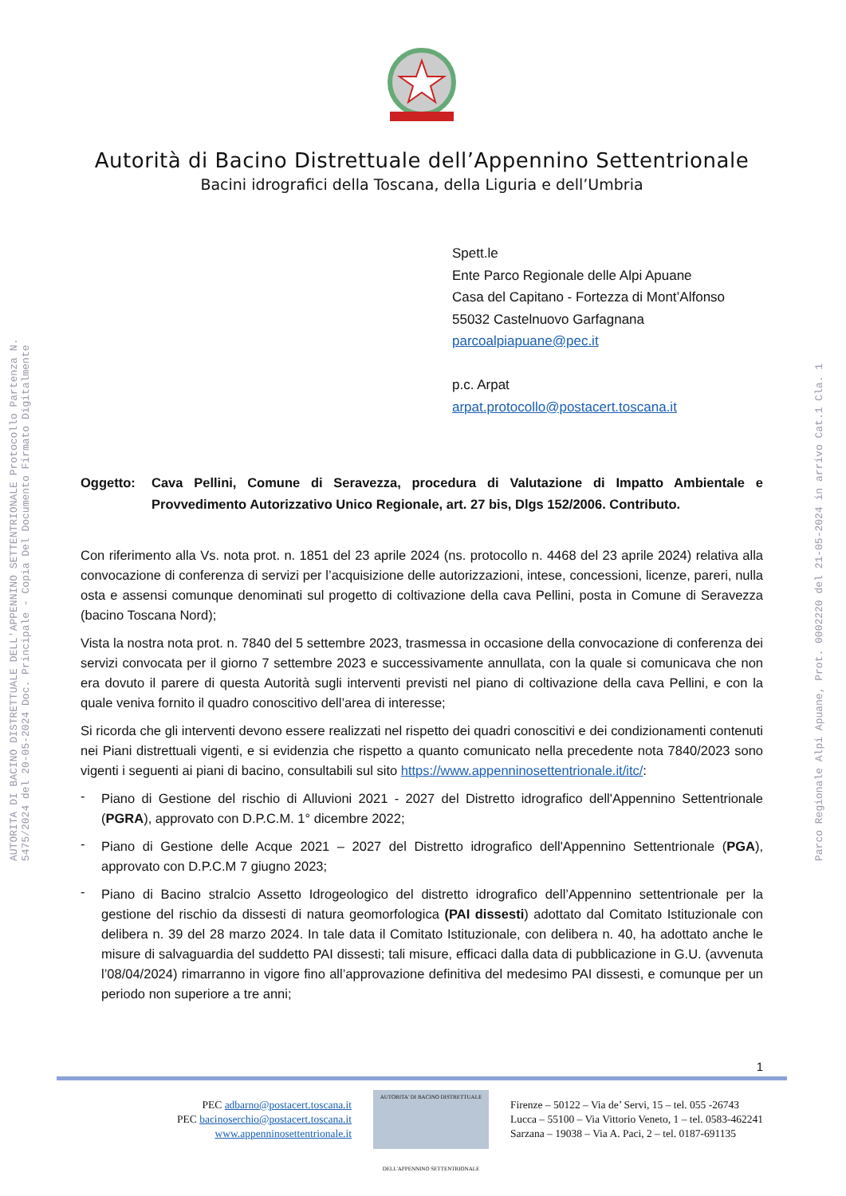AUTORITA DI BACINO DISTRETTUALE DELL'APPENNINO SETTENTRIONALE Protocollo Partenza N. 5475/2024 del 20-05-2024 Doc. Principale - Copia Del Documento Firmato Digitalmente
Parco Regionale Alpi Apuane, Prot. 0002220 del 21-05-2024 in arrivo Cat.1 Cla. 1
Autorità di Bacino Distrettuale dell’Appennino Settentrionale
Bacini idrografici della Toscana, della Liguria e dell’Umbria
Spett.le
Ente Parco Regionale delle Alpi Apuane
Casa del Capitano - Fortezza di Mont’Alfonso
55032 Castelnuovo Garfagnana
parcoalpiapuane@pec.it
p.c. Arpat
arpat.protocollo@postacert.toscana.it
Oggetto: Cava Pellini, Comune di Seravezza, procedura di Valutazione di Impatto Ambientale e Provvedimento Autorizzativo Unico Regionale, art. 27 bis, Dlgs 152/2006. Contributo.
Con riferimento alla Vs. nota prot. n. 1851 del 23 aprile 2024 (ns. protocollo n. 4468 del 23 aprile 2024) relativa alla convocazione di conferenza di servizi per l’acquisizione delle autorizzazioni, intese, concessioni, licenze, pareri, nulla osta e assensi comunque denominati sul progetto di coltivazione della cava Pellini, posta in Comune di Seravezza (bacino Toscana Nord);
Vista la nostra nota prot. n. 7840 del 5 settembre 2023, trasmessa in occasione della convocazione di conferenza dei servizi convocata per il giorno 7 settembre 2023 e successivamente annullata, con la quale si comunicava che non era dovuto il parere di questa Autorità sugli interventi previsti nel piano di coltivazione della cava Pellini, e con la quale veniva fornito il quadro conoscitivo dell’area di interesse;
Si ricorda che gli interventi devono essere realizzati nel rispetto dei quadri conoscitivi e dei condizionamenti contenuti nei Piani distrettuali vigenti, e si evidenzia che rispetto a quanto comunicato nella precedente nota 7840/2023 sono vigenti i seguenti ai piani di bacino, consultabili sul sito https://www.appenninosettentrionale.it/itc/:
-
Piano di Gestione del rischio di Alluvioni 2021 - 2027 del Distretto idrografico dell'Appennino Settentrionale (PGRA), approvato con D.P.C.M. 1° dicembre 2022;
-
Piano di Gestione delle Acque 2021 – 2027 del Distretto idrografico dell'Appennino Settentrionale (PGA), approvato con D.P.C.M 7 giugno 2023;
-
Piano di Bacino stralcio Assetto Idrogeologico del distretto idrografico dell’Appennino settentrionale per la gestione del rischio da dissesti di natura geomorfologica (PAI dissesti) adottato dal Comitato Istituzionale con delibera n. 39 del 28 marzo 2024. In tale data il Comitato Istituzionale, con delibera n. 40, ha adottato anche le misure di salvaguardia del suddetto PAI dissesti; tali misure, efficaci dalla data di pubblicazione in G.U. (avvenuta l’08/04/2024) rimarranno in vigore fino all’approvazione definitiva del medesimo PAI dissesti, e comunque per un periodo non superiore a tre anni;
1
PEC adbarno@postacert.toscana.it
PEC bacinoserchio@postacert.toscana.it
www.appenninosettentrionale.it
AUTORITA' DI BACINO DISTRETTUALE
DELL'APPENNINO SETTENTRIONALE
Firenze – 50122 – Via de’ Servi, 15 – tel. 055 -26743
Lucca – 55100 – Via Vittorio Veneto, 1 – tel. 0583-462241
Sarzana – 19038 – Via A. Paci, 2 – tel. 0187-691135